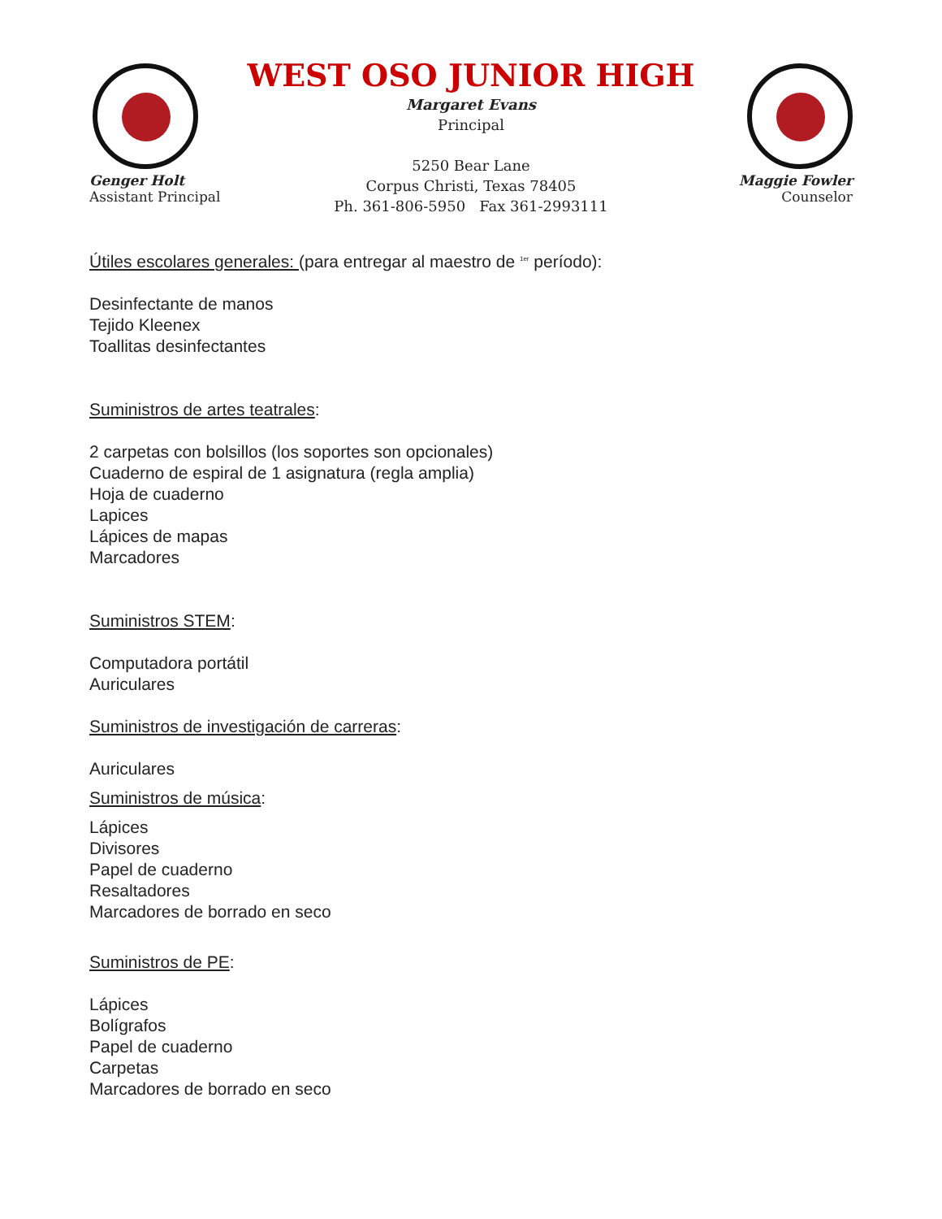Genger Holt
Assistant Principal
WEST OSO JUNIOR HIGH
Margaret Evans
Principal
5250 Bear Lane
Corpus Christi, Texas 78405
Ph. 361-806-5950 Fax 361-2993111
Maggie Fowler
Counselor
Útiles escolares generales: (para entregar al maestro de <sup>1er</sup> período):
Desinfectante de manos
Tejido Kleenex
Toallitas desinfectantes
Suministros de artes teatrales:
2 carpetas con bolsillos (los soportes son opcionales)
Cuaderno de espiral de 1 asignatura (regla amplia)
Hoja de cuaderno
Lapices
Lápices de mapas
Marcadores
Suministros STEM:
Computadora portátil
Auriculares
Suministros de investigación de carreras:
Auriculares
Suministros de música:
Lápices
Divisores
Papel de cuaderno
Resaltadores
Marcadores de borrado en seco
Suministros de PE:
Lápices
Bolígrafos
Papel de cuaderno
Carpetas
Marcadores de borrado en seco